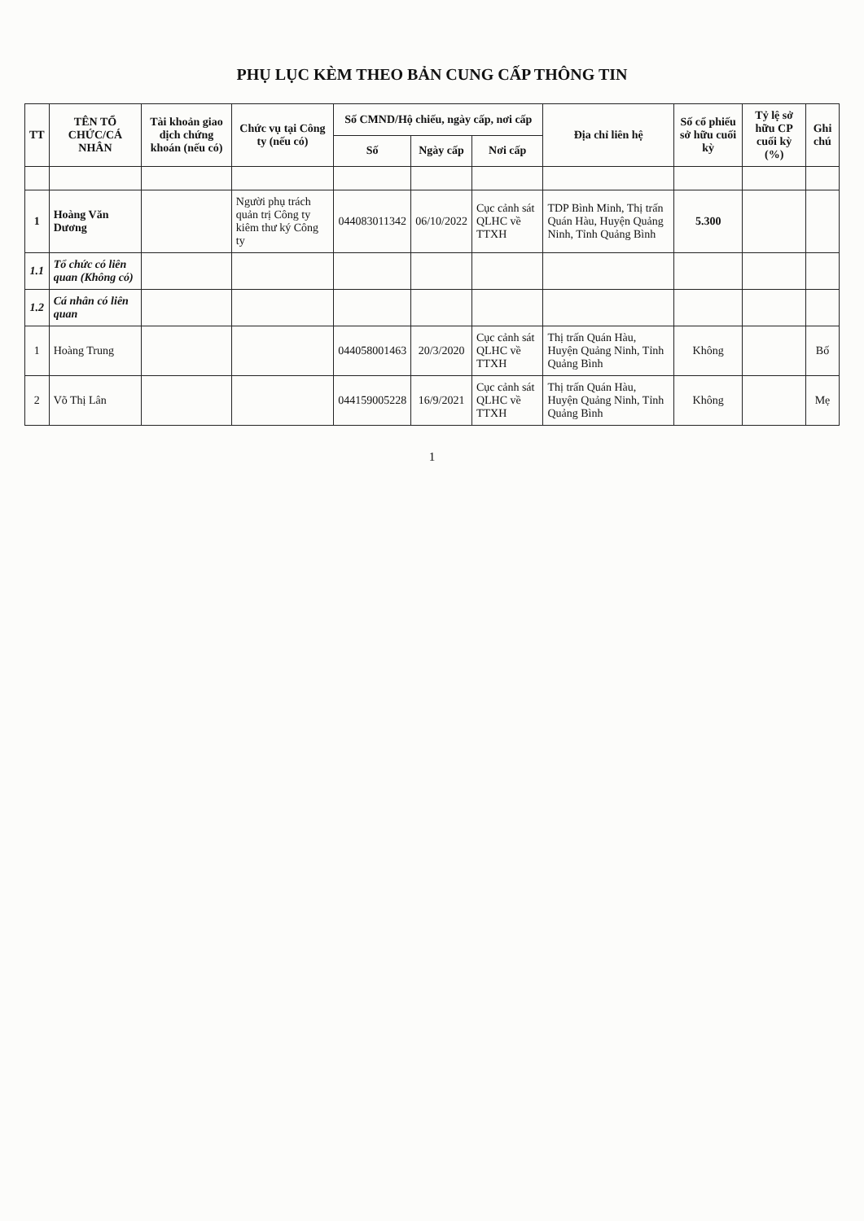PHỤ LỤC KÈM THEO BẢN CUNG CẤP THÔNG TIN
| TT | TÊN TỔ CHỨC/CÁ NHÂN | Tài khoản giao dịch chứng khoán (nếu có) | Chức vụ tại Công ty (nếu có) | Số CMND/Hộ chiếu, ngày cấp, nơi cấp | | | Địa chỉ liên hệ | Số cổ phiếu sở hữu cuối kỳ | Tỷ lệ sở hữu CP cuối kỳ (%) | Ghi chú |
| --- | --- | --- | --- | --- | --- | --- | --- | --- | --- | --- |
| | | | | Số | Ngày cấp | Nơi cấp | | | | |
| 1 | Hoàng Văn Dương | | Người phụ trách quản trị Công ty kiêm thư ký Công ty | 044083011342 | 06/10/2022 | Cục cảnh sát QLHC về TTXH | TDP Bình Minh, Thị trấn Quán Hàu, Huyện Quảng Ninh, Tỉnh Quảng Bình | 5.300 | | |
| 1.1 | Tổ chức có liên quan (Không có) | | | | | | | | | |
| 1.2 | Cá nhân có liên quan | | | | | | | | | |
| 1 | Hoàng Trung | | | 044058001463 | 20/3/2020 | Cục cảnh sát QLHC về TTXH | Thị trấn Quán Hàu, Huyện Quảng Ninh, Tỉnh Quảng Bình | Không | | Bố |
| 2 | Võ Thị Lân | | | 044159005228 | 16/9/2021 | Cục cảnh sát QLHC về TTXH | Thị trấn Quán Hàu, Huyện Quảng Ninh, Tỉnh Quảng Bình | Không | | Mẹ |
1